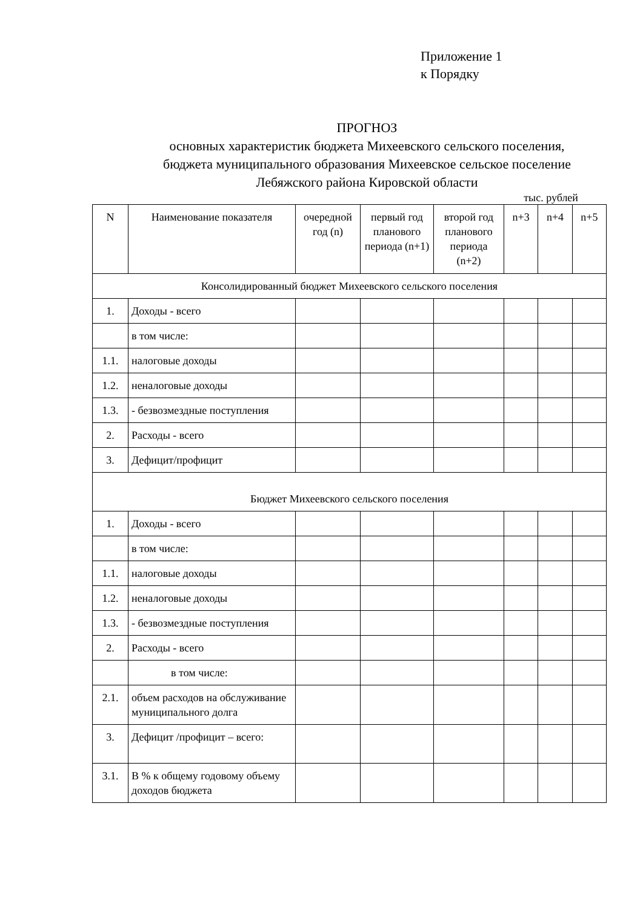Приложение 1
к Порядку
ПРОГНОЗ
основных характеристик бюджета Михеевского сельского поселения,
бюджета муниципального образования Михеевское сельское поселение
Лебяжского района Кировской области
тыс. рублей
| N | Наименование показателя | очередной год (n) | первый год планового периода (n+1) | второй год планового периода (n+2) | n+3 | n+4 | n+5 |
| --- | --- | --- | --- | --- | --- | --- | --- |
| Консолидированный бюджет Михеевского сельского поселения | | | | | | | |
| 1. | Доходы - всего | | | | | | |
| | в том числе: | | | | | | |
| 1.1. | налоговые доходы | | | | | | |
| 1.2. | неналоговые доходы | | | | | | |
| 1.3. | - безвозмездные поступления | | | | | | |
| 2. | Расходы - всего | | | | | | |
| 3. | Дефицит/профицит | | | | | | |
| Бюджет Михеевского сельского поселения | | | | | | | |
| 1. | Доходы - всего | | | | | | |
| | в том числе: | | | | | | |
| 1.1. | налоговые доходы | | | | | | |
| 1.2. | неналоговые доходы | | | | | | |
| 1.3. | - безвозмездные поступления | | | | | | |
| 2. | Расходы - всего | | | | | | |
| | в том числе: | | | | | | |
| 2.1. | объем расходов на обслуживание муниципального долга | | | | | | |
| 3. | Дефицит /профицит – всего: | | | | | | |
| 3.1. | В % к общему годовому объему доходов бюджета | | | | | | |